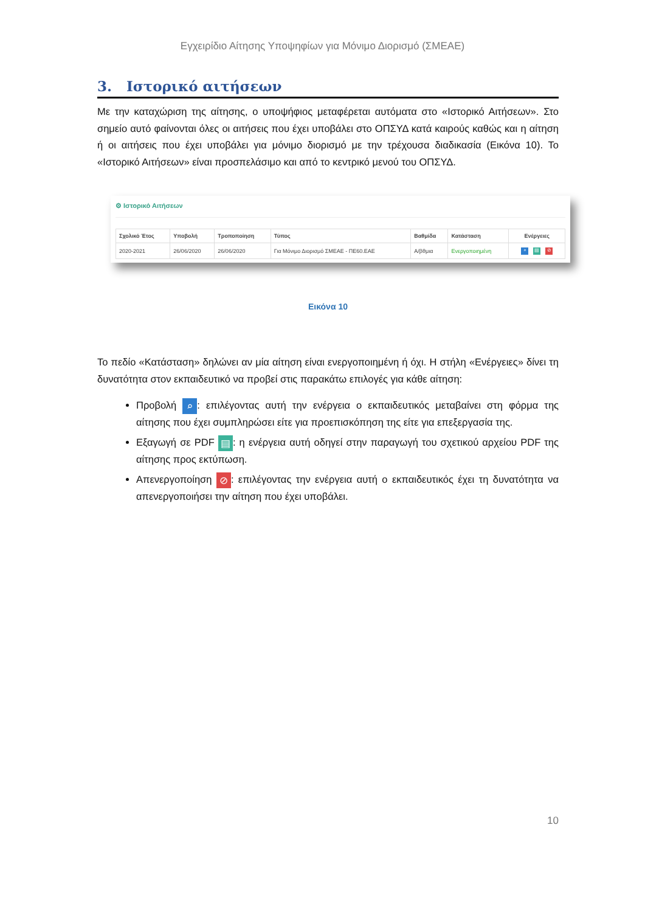Εγχειρίδιο Αίτησης Υποψηφίων για Μόνιμο Διορισμό (ΣΜΕΑΕ)
3. Ιστορικό αιτήσεων
Με την καταχώριση της αίτησης, ο υποψήφιος μεταφέρεται αυτόματα στο «Ιστορικό Αιτήσεων». Στο σημείο αυτό φαίνονται όλες οι αιτήσεις που έχει υποβάλει στο ΟΠΣΥΔ κατά καιρούς καθώς και η αίτηση ή οι αιτήσεις που έχει υποβάλει για μόνιμο διορισμό με την τρέχουσα διαδικασία (Εικόνα 10). Το «Ιστορικό Αιτήσεων» είναι προσπελάσιμο και από το κεντρικό μενού του ΟΠΣΥΔ.
⚙ Ιστορικό Αιτήσεων
| Σχολικό Έτος | Υποβολή | Τροποποίηση | Τύπος | Βαθμίδα | Κατάσταση | Ενέργειες |
| --- | --- | --- | --- | --- | --- | --- |
| 2020-2021 | 26/06/2020 | 26/06/2020 | Για Μόνιμο Διορισμό ΣΜΕΑΕ - ΠΕ60.ΕΑΕ | Α/βθμια | Ενεργοποιημένη | ⌕ ▤ ⊘ |
Εικόνα 10
Το πεδίο «Κατάσταση» δηλώνει αν μία αίτηση είναι ενεργοποιημένη ή όχι. Η στήλη «Ενέργειες» δίνει τη δυνατότητα στον εκπαιδευτικό να προβεί στις παρακάτω επιλογές για κάθε αίτηση:
Προβολή ⌕: επιλέγοντας αυτή την ενέργεια ο εκπαιδευτικός μεταβαίνει στη φόρμα της αίτησης που έχει συμπληρώσει είτε για προεπισκόπηση της είτε για επεξεργασία της.
Εξαγωγή σε PDF ▤: η ενέργεια αυτή οδηγεί στην παραγωγή του σχετικού αρχείου PDF της αίτησης προς εκτύπωση.
Απενεργοποίηση ⊘: επιλέγοντας την ενέργεια αυτή ο εκπαιδευτικός έχει τη δυνατότητα να απενεργοποιήσει την αίτηση που έχει υποβάλει.
10